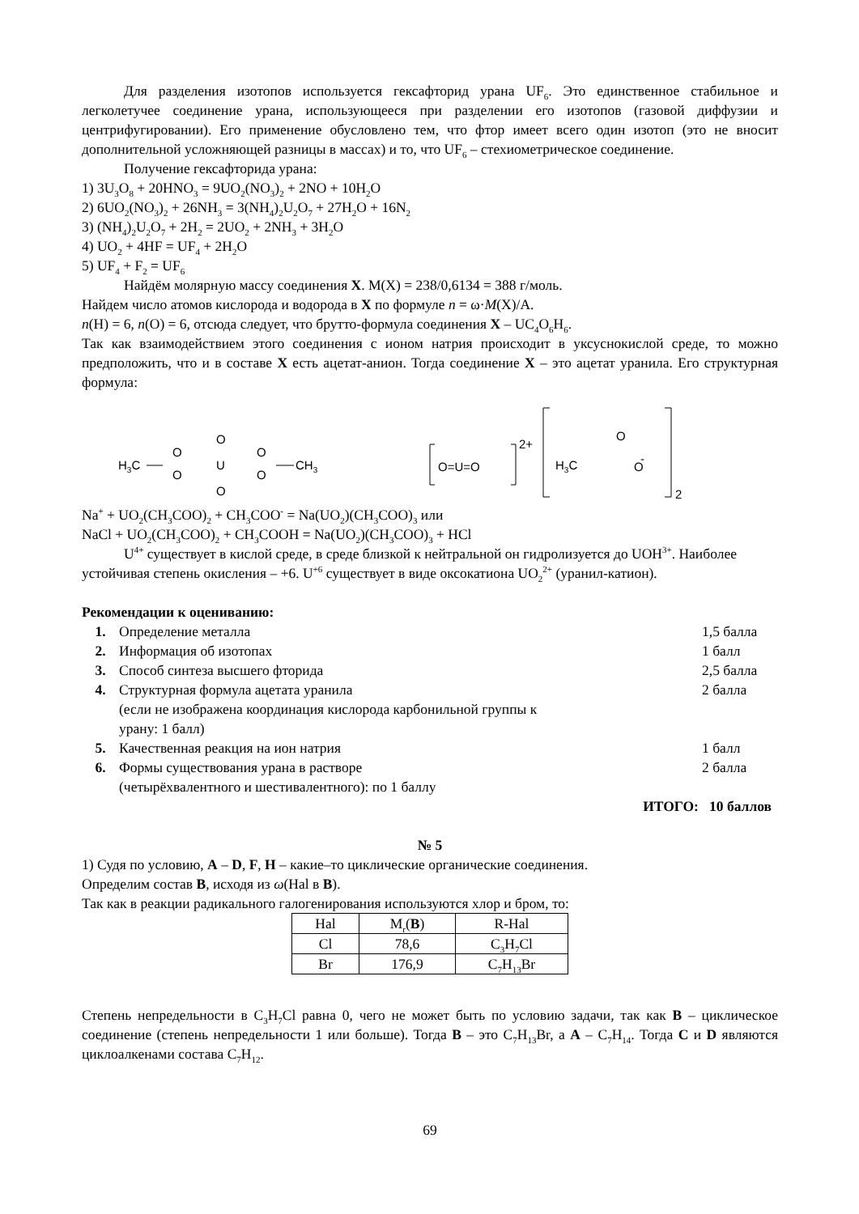Для разделения изотопов используется гексафторид урана UF<sub>6</sub>. Это единственное стабильное и легколетучее соединение урана, использующееся при разделении его изотопов (газовой диффузии и центрифугировании). Его применение обусловлено тем, что фтор имеет всего один изотоп (это не вносит дополнительной усложняющей разницы в массах) и то, что UF<sub>6</sub> – стехиометрическое соединение.
Получение гексафторида урана:
1) 3U<sub>3</sub>O<sub>8</sub> + 20HNO<sub>3</sub> = 9UO<sub>2</sub>(NO<sub>3</sub>)<sub>2</sub> + 2NO + 10H<sub>2</sub>O
2) 6UO<sub>2</sub>(NO<sub>3</sub>)<sub>2</sub> + 26NH<sub>3</sub> = 3(NH<sub>4</sub>)<sub>2</sub>U<sub>2</sub>O<sub>7</sub> + 27H<sub>2</sub>O + 16N<sub>2</sub>
3) (NH<sub>4</sub>)<sub>2</sub>U<sub>2</sub>O<sub>7</sub> + 2H<sub>2</sub> = 2UO<sub>2</sub> + 2NH<sub>3</sub> + 3H<sub>2</sub>O
4) UO<sub>2</sub> + 4HF = UF<sub>4</sub> + 2H<sub>2</sub>O
5) UF<sub>4</sub> + F<sub>2</sub> = UF<sub>6</sub>
Найдём молярную массу соединения X. M(X) = 238/0,6134 = 388 г/моль.
Найдем число атомов кислорода и водорода в X по формуле n = ω·M(X)/A.
n(H) = 6, n(O) = 6, отсюда следует, что брутто-формула соединения X – UC<sub>4</sub>O<sub>6</sub>H<sub>6</sub>.
Так как взаимодействием этого соединения с ионом натрия происходит в уксуснокислой среде, то можно предположить, что и в составе X есть ацетат-анион. Тогда соединение X – это ацетат уранила. Его структурная формула:
H3C
O
O
O
U
O
O
O
CH3
O=U=O
2+
O
-
H3C
O
2
Na<sup>+</sup> + UO<sub>2</sub>(CH<sub>3</sub>COO)<sub>2</sub> + CH<sub>3</sub>COO<sup>-</sup> = Na(UO<sub>2</sub>)(CH<sub>3</sub>COO)<sub>3</sub> или
NaCl + UO<sub>2</sub>(CH<sub>3</sub>COO)<sub>2</sub> + CH<sub>3</sub>COOH = Na(UO<sub>2</sub>)(CH<sub>3</sub>COO)<sub>3</sub> + HCl
U<sup>4+</sup> существует в кислой среде, в среде близкой к нейтральной он гидролизуется до UOH<sup>3+</sup>. Наиболее устойчивая степень окисления – +6. U<sup>+6</sup> существует в виде оксокатиона UO<sub>2</sub><sup>2+</sup> (уранил-катион).
Рекомендации к оцениванию:
| 1. | Определение металла | 1,5 балла |
| 2. | Информация об изотопах | 1 балл |
| 3. | Способ синтеза высшего фторида | 2,5 балла |
| 4. | Структурная формула ацетата уранила (если не изображена координация кислорода карбонильной группы к урану: 1 балл) | 2 балла |
| 5. | Качественная реакция на ион натрия | 1 балл |
| 6. | Формы существования урана в растворе (четырёхвалентного и шестивалентного): по 1 баллу | 2 балла |
ИТОГО: 10 баллов
№ 5
1) Судя по условию, A – D, F, H – какие–то циклические органические соединения.
Определим состав B, исходя из ω(Hal в B).
Так как в реакции радикального галогенирования используются хлор и бром, то:
| Hal | M<sub>r</sub>( B ) | R-Hal |
| Cl | 78,6 | C<sub>3</sub>H<sub>7</sub>Cl |
| Br | 176,9 | C<sub>7</sub>H<sub>13</sub>Br |
Степень непредельности в C<sub>3</sub>H<sub>7</sub>Cl равна 0, чего не может быть по условию задачи, так как B – циклическое соединение (степень непредельности 1 или больше). Тогда B – это C<sub>7</sub>H<sub>13</sub>Br, а A – C<sub>7</sub>H<sub>14</sub>. Тогда C и D являются циклоалкенами состава C<sub>7</sub>H<sub>12</sub>.
69